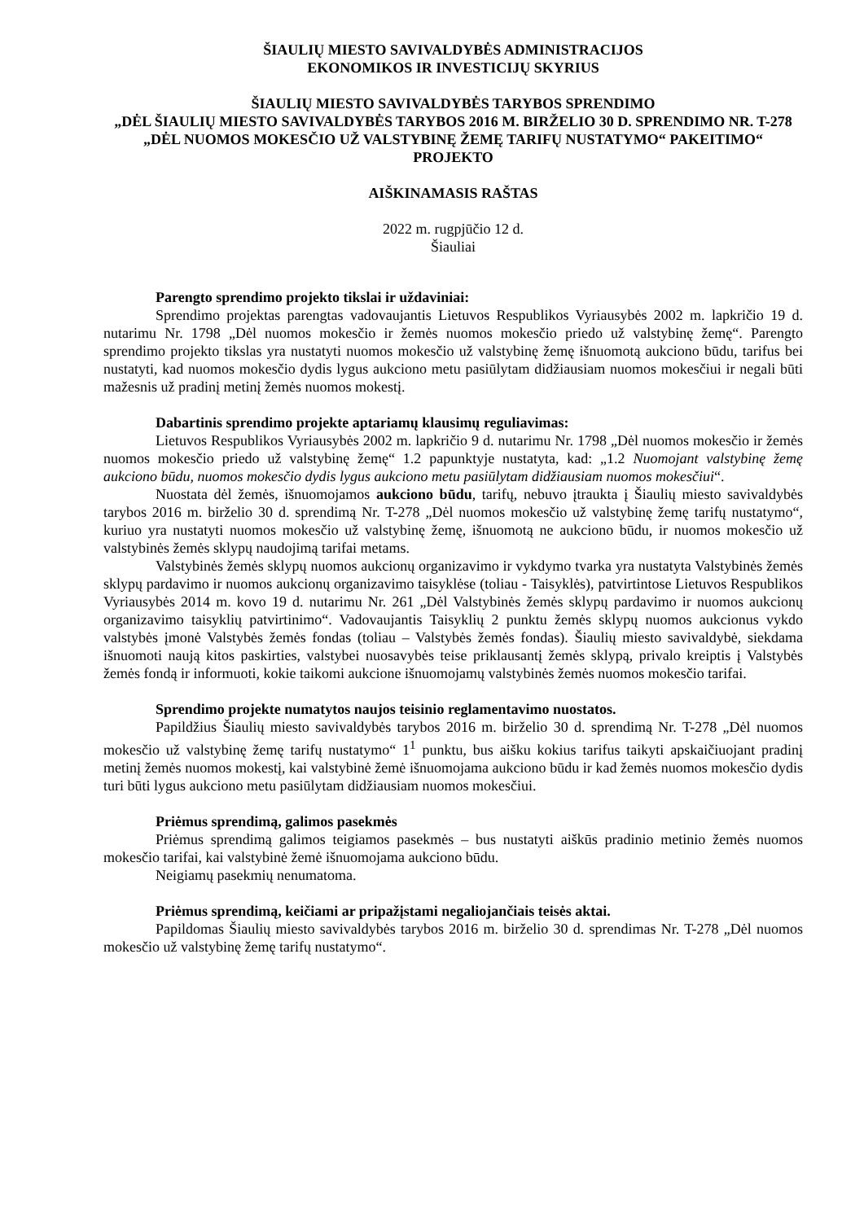ŠIAULIŲ MIESTO SAVIVALDYBĖS ADMINISTRACIJOS
EKONOMIKOS IR INVESTICIJŲ SKYRIUS
ŠIAULIŲ MIESTO SAVIVALDYBĖS TARYBOS SPRENDIMO
„DĖL ŠIAULIŲ MIESTO SAVIVALDYBĖS TARYBOS 2016 M. BIRŽELIO 30 D. SPRENDIMO NR. T-278 „DĖL NUOMOS MOKESČIO UŽ VALSTYBINĘ ŽEMĘ TARIFŲ NUSTATYMO“ PAKEITIMO“ PROJEKTO
AIŠKINAMASIS RAŠTAS
2022 m. rugpjūčio 12 d.
Šiauliai
Parengto sprendimo projekto tikslai ir uždaviniai:
Sprendimo projektas parengtas vadovaujantis Lietuvos Respublikos Vyriausybės 2002 m. lapkričio 19 d. nutarimu Nr. 1798 „Dėl nuomos mokesčio ir žemės nuomos mokesčio priedo už valstybinę žemę“. Parengto sprendimo projekto tikslas yra nustatyti nuomos mokesčio už valstybinę žemę išnuomotą aukciono būdu, tarifus bei nustatyti, kad nuomos mokesčio dydis lygus aukciono metu pasiūlytam didžiausiam nuomos mokesčiui ir negali būti mažesnis už pradinį metinį žemės nuomos mokestį.
Dabartinis sprendimo projekte aptariamų klausimų reguliavimas:
Lietuvos Respublikos Vyriausybės 2002 m. lapkričio 9 d. nutarimu Nr. 1798 „Dėl nuomos mokesčio ir žemės nuomos mokesčio priedo už valstybinę žemę“ 1.2 papunktyje nustatyta, kad: „1.2 Nuomojant valstybinę žemę aukciono būdu, nuomos mokesčio dydis lygus aukciono metu pasiūlytam didžiausiam nuomos mokesčiui“.
Nuostata dėl žemės, išnuomojamos aukciono būdu, tarifų, nebuvo įtraukta į Šiaulių miesto savivaldybės tarybos 2016 m. birželio 30 d. sprendimą Nr. T-278 „Dėl nuomos mokesčio už valstybinę žemę tarifų nustatymo“, kuriuo yra nustatyti nuomos mokesčio už valstybinę žemę, išnuomotą ne aukciono būdu, ir nuomos mokesčio už valstybinės žemės sklypų naudojimą tarifai metams.
Valstybinės žemės sklypų nuomos aukcionų organizavimo ir vykdymo tvarka yra nustatyta Valstybinės žemės sklypų pardavimo ir nuomos aukcionų organizavimo taisyklėse (toliau - Taisyklės), patvirtintose Lietuvos Respublikos Vyriausybės 2014 m. kovo 19 d. nutarimu Nr. 261 „Dėl Valstybinės žemės sklypų pardavimo ir nuomos aukcionų organizavimo taisyklių patvirtinimo“. Vadovaujantis Taisyklių 2 punktu žemės sklypų nuomos aukcionus vykdo valstybės įmonė Valstybės žemės fondas (toliau – Valstybės žemės fondas). Šiaulių miesto savivaldybė, siekdama išnuomoti naują kitos paskirties, valstybei nuosavybės teise priklausantį žemės sklypą, privalo kreiptis į Valstybės žemės fondą ir informuoti, kokie taikomi aukcione išnuomojamų valstybinės žemės nuomos mokesčio tarifai.
Sprendimo projekte numatytos naujos teisinio reglamentavimo nuostatos.
Papildžius Šiaulių miesto savivaldybės tarybos 2016 m. birželio 30 d. sprendimą Nr. T-278 „Dėl nuomos mokesčio už valstybinę žemę tarifų nustatymo“ 1<sup>1</sup> punktu, bus aišku kokius tarifus taikyti apskaičiuojant pradinį metinį žemės nuomos mokestį, kai valstybinė žemė išnuomojama aukciono būdu ir kad žemės nuomos mokesčio dydis turi būti lygus aukciono metu pasiūlytam didžiausiam nuomos mokesčiui.
Priėmus sprendimą, galimos pasekmės
Priėmus sprendimą galimos teigiamos pasekmės – bus nustatyti aiškūs pradinio metinio žemės nuomos mokesčio tarifai, kai valstybinė žemė išnuomojama aukciono būdu.
Neigiamų pasekmių nenumatoma.
Priėmus sprendimą, keičiami ar pripažįstami negaliojančiais teisės aktai.
Papildomas Šiaulių miesto savivaldybės tarybos 2016 m. birželio 30 d. sprendimas Nr. T-278 „Dėl nuomos mokesčio už valstybinę žemę tarifų nustatymo“.